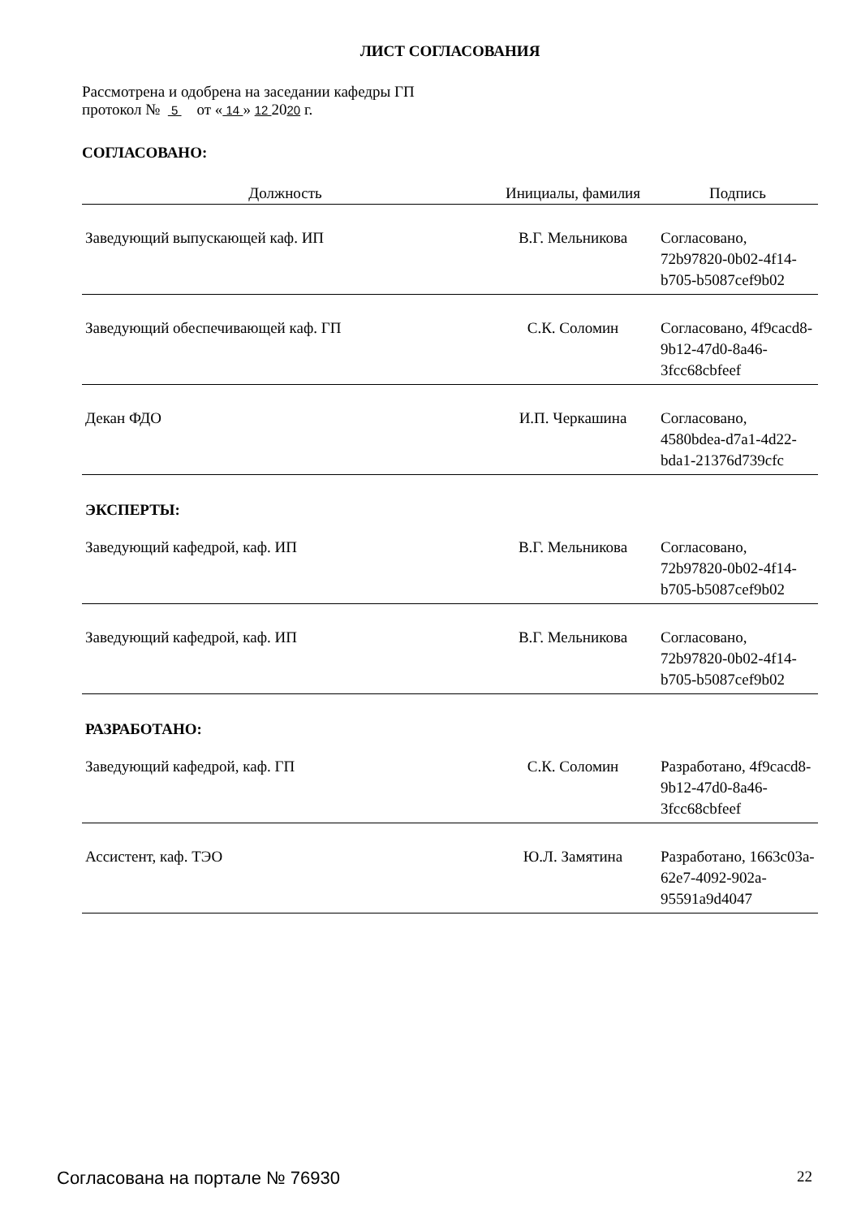ЛИСТ СОГЛАСОВАНИЯ
Рассмотрена и одобрена на заседании кафедры ГП
протокол № 5 от « 14 » 12 2020 г.
СОГЛАСОВАНО:
| Должность | Инициалы, фамилия | Подпись |
| --- | --- | --- |
| Заведующий выпускающей каф. ИП | В.Г. Мельникова | Согласовано, 72b97820-0b02-4f14-b705-b5087cef9b02 |
| Заведующий обеспечивающей каф. ГП | С.К. Соломин | Согласовано, 4f9cacd8-9b12-47d0-8a46-3fcc68cbfeef |
| Декан ФДО | И.П. Черкашина | Согласовано, 4580bdea-d7a1-4d22-bda1-21376d739cfc |
| ЭКСПЕРТЫ: | | |
| Заведующий кафедрой, каф. ИП | В.Г. Мельникова | Согласовано, 72b97820-0b02-4f14-b705-b5087cef9b02 |
| Заведующий кафедрой, каф. ИП | В.Г. Мельникова | Согласовано, 72b97820-0b02-4f14-b705-b5087cef9b02 |
| РАЗРАБОТАНО: | | |
| Заведующий кафедрой, каф. ГП | С.К. Соломин | Разработано, 4f9cacd8-9b12-47d0-8a46-3fcc68cbfeef |
| Ассистент, каф. ТЭО | Ю.Л. Замятина | Разработано, 1663c03a-62e7-4092-902a-95591a9d4047 |
Согласована на портале № 76930 22